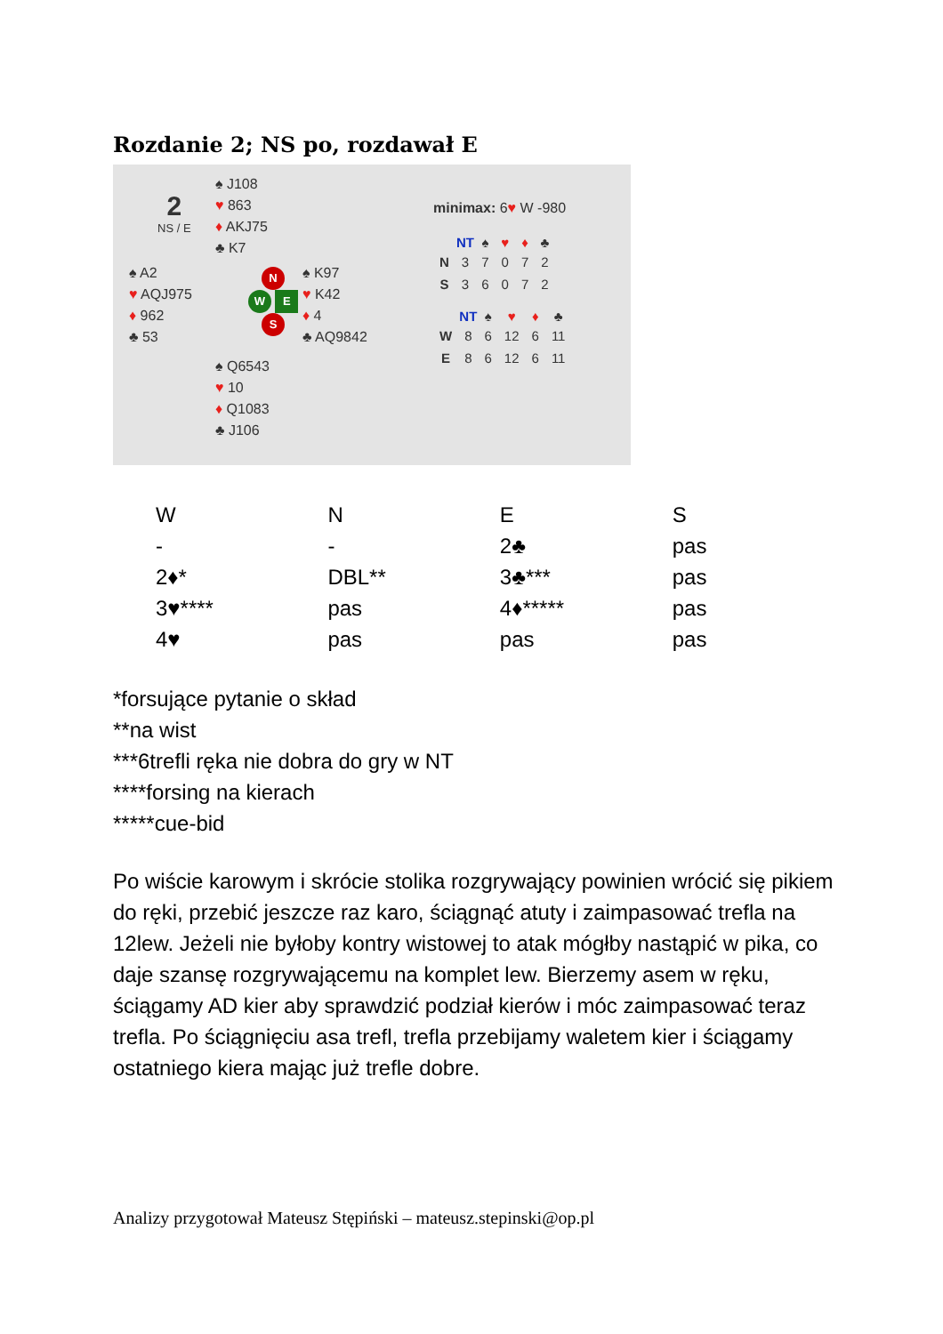Rozdanie 2; NS po, rozdawał E
2
NS / E
♠ J108
♥ 863
♦ AKJ75
♣ K7
♠ A2
♥ AQJ975
♦ 962
♣ 53
N
W E
S
♠ K97
♥ K42
♦ 4
♣ AQ9842
♠ Q6543
♥ 10
♦ Q1083
♣ J106
minimax: 6♥ W -980
| | NT | ♠ | ♥ | ♦ | ♣ |
| --- | --- | --- | --- | --- | --- |
| N | 3 | 7 | 0 | 7 | 2 |
| S | 3 | 6 | 0 | 7 | 2 |
| | NT | ♠ | ♥ | ♦ | ♣ |
| --- | --- | --- | --- | --- | --- |
| W | 8 | 6 | 12 | 6 | 11 |
| E | 8 | 6 | 12 | 6 | 11 |
| W | N | E | S |
| - | - | 2♣ | pas |
| 2♦* | DBL** | 3♣*** | pas |
| 3♥**** | pas | 4♦***** | pas |
| 4♥ | pas | pas | pas |
*forsujące pytanie o skład
**na wist
***6trefli ręka nie dobra do gry w NT
****forsing na kierach
*****cue-bid
Po wiście karowym i skrócie stolika rozgrywający powinien wrócić się pikiem do ręki, przebić jeszcze raz karo, ściągnąć atuty i zaimpasować trefla na 12lew. Jeżeli nie byłoby kontry wistowej to atak mógłby nastąpić w pika, co daje szansę rozgrywającemu na komplet lew. Bierzemy asem w ręku, ściągamy AD kier aby sprawdzić podział kierów i móc zaimpasować teraz trefla. Po ściągnięciu asa trefl, trefla przebijamy waletem kier i ściągamy ostatniego kiera mając już trefle dobre.
Analizy przygotował Mateusz Stępiński – mateusz.stepinski@op.pl